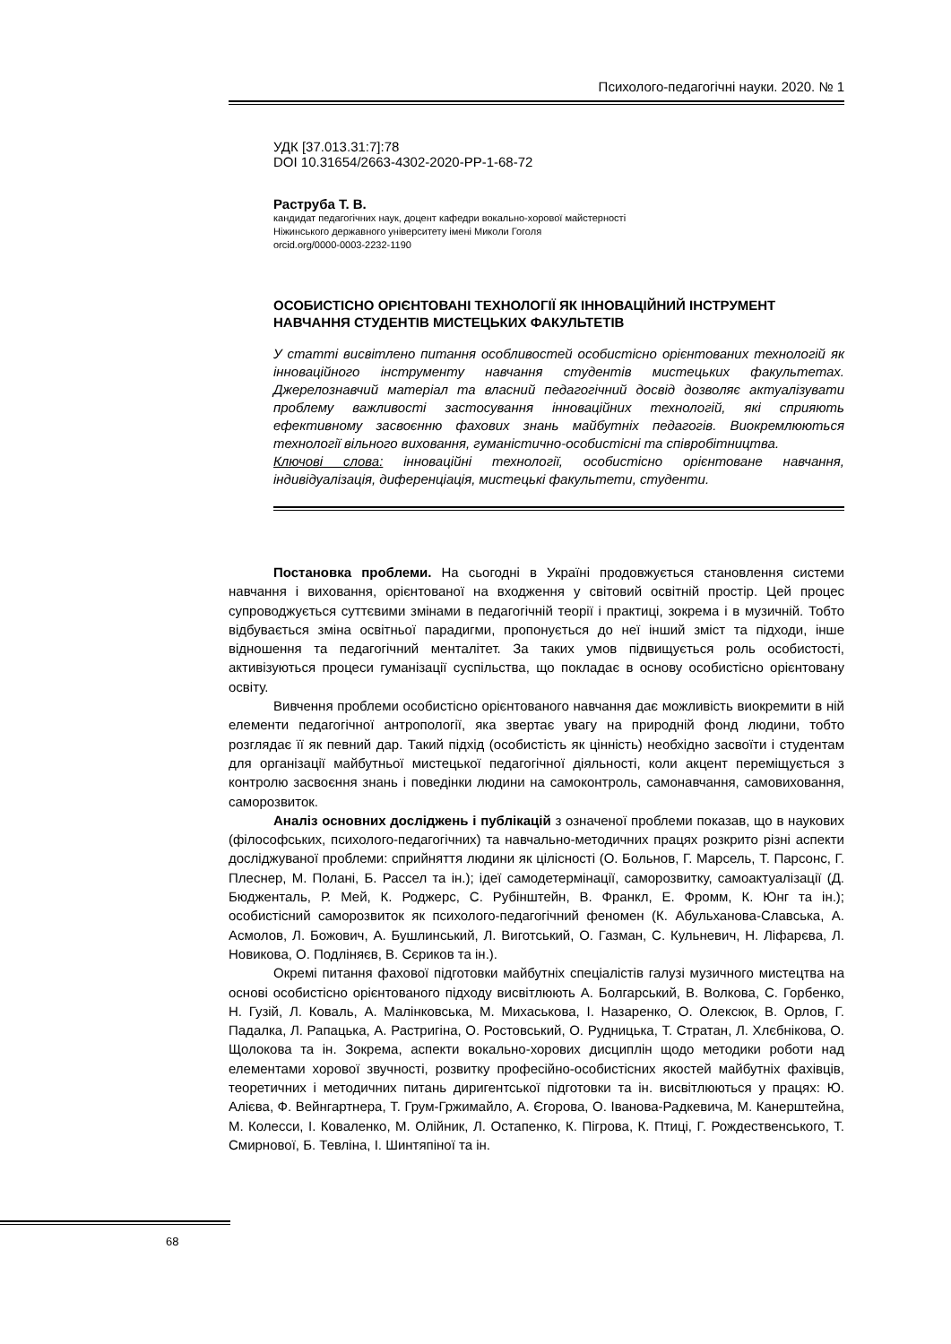Психолого-педагогічні науки. 2020. № 1
УДК [37.013.31:7]:78
DOI 10.31654/2663-4302-2020-PP-1-68-72
Раструба Т. В.
кандидат педагогічних наук, доцент кафедри вокально-хорової майстерності
Ніжинського державного університету імені Миколи Гоголя
orcid.org/0000-0003-2232-1190
ОСОБИСТІСНО ОРІЄНТОВАНІ ТЕХНОЛОГІЇ ЯК ІННОВАЦІЙНИЙ ІНСТРУМЕНТ НАВЧАННЯ СТУДЕНТІВ МИСТЕЦЬКИХ ФАКУЛЬТЕТІВ
У статті висвітлено питання особливостей особистісно орієнтованих технологій як інноваційного інструменту навчання студентів мистецьких факультетах. Джерелознавчий матеріал та власний педагогічний досвід дозволяє актуалізувати проблему важливості застосування інноваційних технологій, які сприяють ефективному засвоєнню фахових знань майбутніх педагогів. Виокремлюються технології вільного виховання, гуманістично-особистісні та співробітництва.
Ключові слова: інноваційні технології, особистісно орієнтоване навчання, індивідуалізація, диференціація, мистецькі факультети, студенти.
Постановка проблеми. На сьогодні в Україні продовжується становлення системи навчання і виховання, орієнтованої на входження у світовий освітній простір. Цей процес супроводжується суттєвими змінами в педагогічній теорії і практиці, зокрема і в музичній. Тобто відбувається зміна освітньої парадигми, пропонується до неї інший зміст та підходи, інше відношення та педагогічний менталітет. За таких умов підвищується роль особистості, активізуються процеси гуманізації суспільства, що покладає в основу особистісно орієнтовану освіту.
Вивчення проблеми особистісно орієнтованого навчання дає можливість виокремити в ній елементи педагогічної антропології, яка звертає увагу на природній фонд людини, тобто розглядає її як певний дар. Такий підхід (особистість як цінність) необхідно засвоїти і студентам для організації майбутньої мистецької педагогічної діяльності, коли акцент переміщується з контролю засвоєння знань і поведінки людини на самоконтроль, самонавчання, самовиховання, саморозвиток.
Аналіз основних досліджень і публікацій з означеної проблеми показав, що в наукових (філософських, психолого-педагогічних) та навчально-методичних працях розкрито різні аспекти досліджуваної проблеми: сприйняття людини як цілісності (О. Больнов, Г. Марсель, Т. Парсонс, Г. Плеснер, М. Полані, Б. Рассел та ін.); ідеї самодетермінації, саморозвитку, самоактуалізації (Д. Бюдженталь, Р. Мей, К. Роджерс, С. Рубінштейн, В. Франкл, Е. Фромм, К. Юнг та ін.); особистісний саморозвиток як психолого-педагогічний феномен (К. Абульханова-Славська, А. Асмолов, Л. Божович, А. Бушлинський, Л. Виготський, О. Газман, С. Кульневич, Н. Ліфарєва, Л. Новикова, О. Подліняєв, В. Сєриков та ін.).
Окремі питання фахової підготовки майбутніх спеціалістів галузі музичного мистецтва на основі особистісно орієнтованого підходу висвітлюють А. Болгарський, В. Волкова, С. Горбенко, Н. Гузій, Л. Коваль, А. Малінковська, М. Михаськова, І. Назаренко, О. Олексюк, В. Орлов, Г. Падалка, Л. Рапацька, А. Растригіна, О. Ростовський, О. Рудницька, Т. Стратан, Л. Хлєбнікова, О. Щолокова та ін. Зокрема, аспекти вокально-хорових дисциплін щодо методики роботи над елементами хорової звучності, розвитку професійно-особистісних якостей майбутніх фахівців, теоретичних і методичних питань диригентської підготовки та ін. висвітлюються у працях: Ю. Алієва, Ф. Вейнгартнера, Т. Грум-Гржимайло, А. Єгорова, О. Іванова-Радкевича, М. Канерштейна, М. Колесси, І. Коваленко, М. Олійник, Л. Остапенко, К. Пігрова, К. Птиці, Г. Рождественського, Т. Смирнової, Б. Тевліна, І. Шинтяпіної та ін.
68